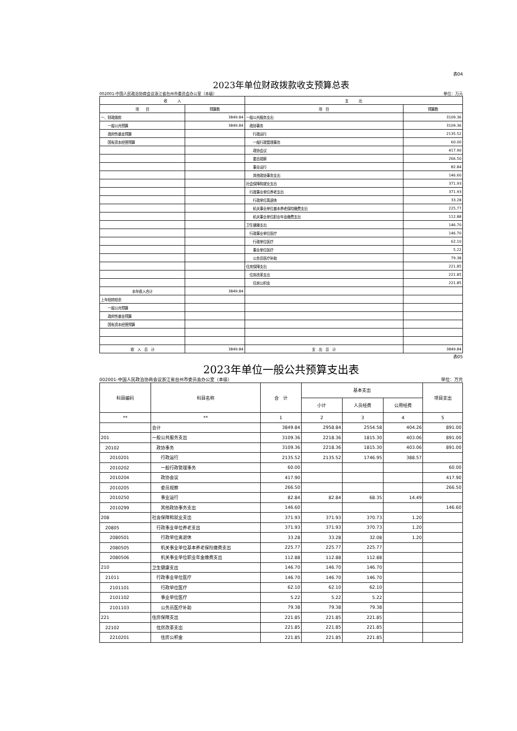表04
2023年单位财政拨款收支预算总表
002001-中国人民政治协商会议浙江省台州市委员会办公室（本级） 单位：万元
| 收 入 | | 支 出 | |
| --- | --- | --- | --- |
| 项 目 | 预算数 | 项 目 | 预算数 |
| 一、财政拨款 | 3849.84 | 一般公共服务支出 | 3109.36 |
| 一般公共预算 | 3849.84 | 政协事务 | 3109.36 |
| 政府性基金预算 | | 行政运行 | 2135.52 |
| 国有资本经营预算 | | 一般行政管理事务 | 60.00 |
| | | 政协会议 | 417.90 |
| | | 委员视察 | 266.50 |
| | | 事业运行 | 82.84 |
| | | 其他政协事务支出 | 146.60 |
| | | 社会保障和就业支出 | 371.93 |
| | | 行政事业单位养老支出 | 371.93 |
| | | 行政单位离退休 | 33.28 |
| | | 机关事业单位基本养老保险缴费支出 | 225.77 |
| | | 机关事业单位职业年金缴费支出 | 112.88 |
| | | 卫生健康支出 | 146.70 |
| | | 行政事业单位医疗 | 146.70 |
| | | 行政单位医疗 | 62.10 |
| | | 事业单位医疗 | 5.22 |
| | | 公务员医疗补助 | 79.38 |
| | | 住房保障支出 | 221.85 |
| | | 住房改革支出 | 221.85 |
| | | 住房公积金 | 221.85 |
| 本年收入合计 | 3849.84 | | |
| 上年结转结余 | | | |
| 一般公共预算 | | | |
| 政府性基金预算 | | | |
| 国有资本经营预算 | | | |
| 收 入 总 计 | 3849.84 | 支 出 总 计 | 3849.84 |
表05
2023年单位一般公共预算支出表
002001-中国人民政治协商会议浙江省台州市委员会办公室（本级） 单位：万元
| 科目编码 | 科目名称 | 合 计 | 基本支出 | | | 项目支出 |
| --- | --- | --- | --- | --- | --- | --- |
| | | | 小计 | 人员经费 | 公用经费 | |
| ** | ** | 1 | 2 | 3 | 4 | 5 |
| | 合计 | 3849.84 | 2958.84 | 2554.58 | 404.26 | 891.00 |
| 201 | 一般公共服务支出 | 3109.36 | 2218.36 | 1815.30 | 403.06 | 891.00 |
| 20102 | 政协事务 | 3109.36 | 2218.36 | 1815.30 | 403.06 | 891.00 |
| 2010201 | 行政运行 | 2135.52 | 2135.52 | 1746.95 | 388.57 | |
| 2010202 | 一般行政管理事务 | 60.00 | | | | 60.00 |
| 2010204 | 政协会议 | 417.90 | | | | 417.90 |
| 2010205 | 委员视察 | 266.50 | | | | 266.50 |
| 2010250 | 事业运行 | 82.84 | 82.84 | 68.35 | 14.49 | |
| 2010299 | 其他政协事务支出 | 146.60 | | | | 146.60 |
| 208 | 社会保障和就业支出 | 371.93 | 371.93 | 370.73 | 1.20 | |
| 20805 | 行政事业单位养老支出 | 371.93 | 371.93 | 370.73 | 1.20 | |
| 2080501 | 行政单位离退休 | 33.28 | 33.28 | 32.08 | 1.20 | |
| 2080505 | 机关事业单位基本养老保险缴费支出 | 225.77 | 225.77 | 225.77 | | |
| 2080506 | 机关事业单位职业年金缴费支出 | 112.88 | 112.88 | 112.88 | | |
| 210 | 卫生健康支出 | 146.70 | 146.70 | 146.70 | | |
| 21011 | 行政事业单位医疗 | 146.70 | 146.70 | 146.70 | | |
| 2101101 | 行政单位医疗 | 62.10 | 62.10 | 62.10 | | |
| 2101102 | 事业单位医疗 | 5.22 | 5.22 | 5.22 | | |
| 2101103 | 公务员医疗补助 | 79.38 | 79.38 | 79.38 | | |
| 221 | 住房保障支出 | 221.85 | 221.85 | 221.85 | | |
| 22102 | 住房改革支出 | 221.85 | 221.85 | 221.85 | | |
| 2210201 | 住房公积金 | 221.85 | 221.85 | 221.85 | | |